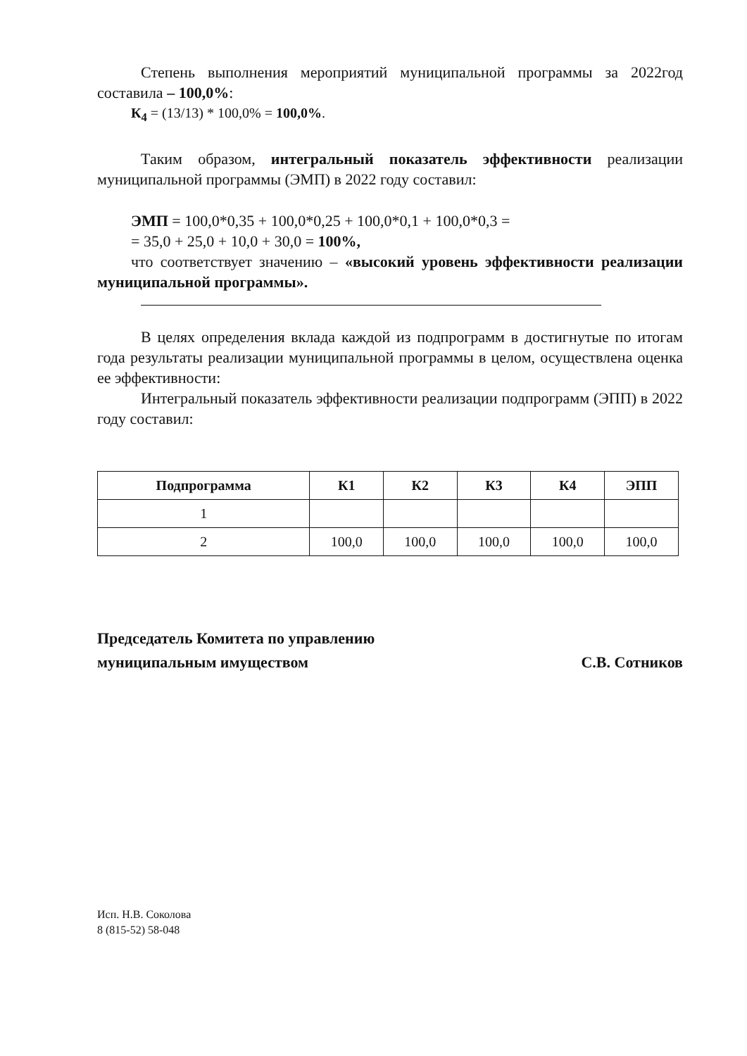Степень выполнения мероприятий муниципальной программы за 2022год составила – 100,0%:
К<sub>4</sub> = (13/13) * 100,0% = 100,0%.
Таким образом, интегральный показатель эффективности реализации муниципальной программы (ЭМП) в 2022 году составил:
ЭМП = 100,0*0,35 + 100,0*0,25 + 100,0*0,1 + 100,0*0,3 =
= 35,0 + 25,0 + 10,0 + 30,0 = 100%,
что соответствует значению – «высокий уровень эффективности реализации муниципальной программы».
В целях определения вклада каждой из подпрограмм в достигнутые по итогам года результаты реализации муниципальной программы в целом, осуществлена оценка ее эффективности:
Интегральный показатель эффективности реализации подпрограмм (ЭПП) в 2022 году составил:
| Подпрограмма | К1 | К2 | К3 | К4 | ЭПП |
| --- | --- | --- | --- | --- | --- |
| 1 | | | | | |
| 2 | 100,0 | 100,0 | 100,0 | 100,0 | 100,0 |
Председатель Комитета по управлению
муниципальным имуществом
С.В. Сотников
Исп. Н.В. Соколова
8 (815-52) 58-048